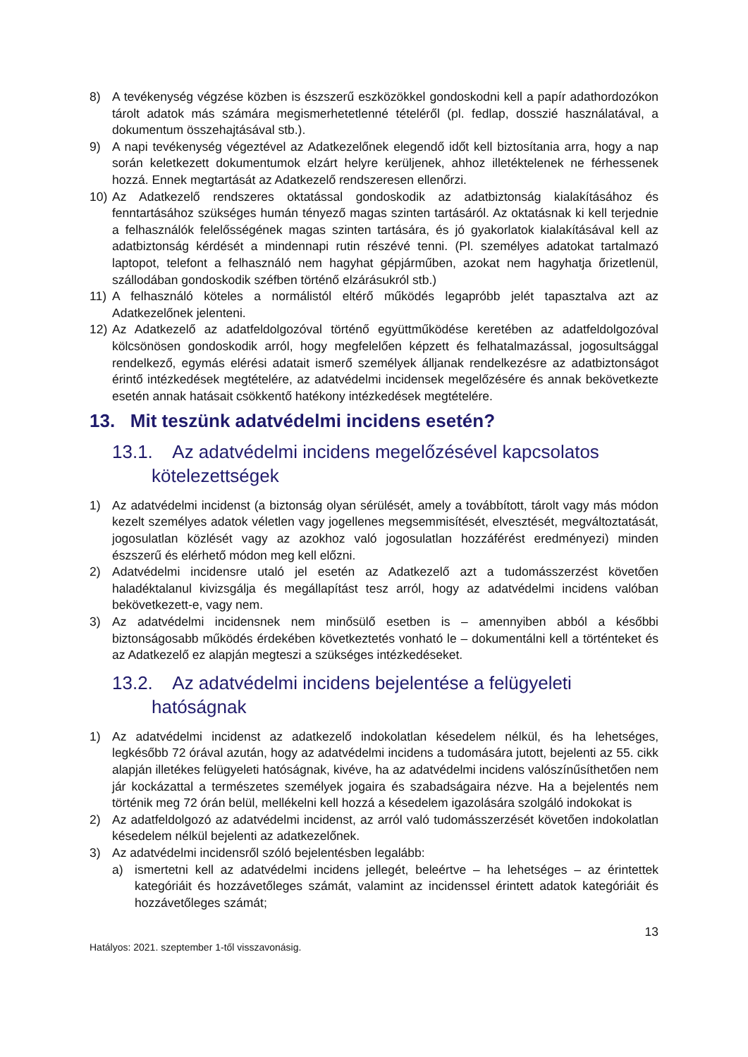8) A tevékenység végzése közben is észszerű eszközökkel gondoskodni kell a papír adathordozókon tárolt adatok más számára megismerhetetlenné tételéről (pl. fedlap, dosszié használatával, a dokumentum összehajtásával stb.).
9) A napi tevékenység végeztével az Adatkezelőnek elegendő időt kell biztosítania arra, hogy a nap során keletkezett dokumentumok elzárt helyre kerüljenek, ahhoz illetéktelenek ne férhessenek hozzá. Ennek megtartását az Adatkezelő rendszeresen ellenőrzi.
10) Az Adatkezelő rendszeres oktatással gondoskodik az adatbiztonság kialakításához és fenntartásához szükséges humán tényező magas szinten tartásáról. Az oktatásnak ki kell terjednie a felhasználók felelősségének magas szinten tartására, és jó gyakorlatok kialakításával kell az adatbiztonság kérdését a mindennapi rutin részévé tenni. (Pl. személyes adatokat tartalmazó laptopot, telefont a felhasználó nem hagyhat gépjárműben, azokat nem hagyhatja őrizetlenül, szállodában gondoskodik széfben történő elzárásukról stb.)
11) A felhasználó köteles a normálistól eltérő működés legapróbb jelét tapasztalva azt az Adatkezelőnek jelenteni.
12) Az Adatkezelő az adatfeldolgozóval történő együttműködése keretében az adatfeldolgozóval kölcsönösen gondoskodik arról, hogy megfelelően képzett és felhatalmazással, jogosultsággal rendelkező, egymás elérési adatait ismerő személyek álljanak rendelkezésre az adatbiztonságot érintő intézkedések megtételére, az adatvédelmi incidensek megelőzésére és annak bekövetkezte esetén annak hatásait csökkentő hatékony intézkedések megtételére.
13. Mit teszünk adatvédelmi incidens esetén?
13.1. Az adatvédelmi incidens megelőzésével kapcsolatos kötelezettségek
1) Az adatvédelmi incidenst (a biztonság olyan sérülését, amely a továbbított, tárolt vagy más módon kezelt személyes adatok véletlen vagy jogellenes megsemmisítését, elvesztését, megváltoztatását, jogosulatlan közlését vagy az azokhoz való jogosulatlan hozzáférést eredményezi) minden észszerű és elérhető módon meg kell előzni.
2) Adatvédelmi incidensre utaló jel esetén az Adatkezelő azt a tudomásszerzést követően haladéktalanul kivizsgálja és megállapítást tesz arról, hogy az adatvédelmi incidens valóban bekövetkezett-e, vagy nem.
3) Az adatvédelmi incidensnek nem minősülő esetben is – amennyiben abból a későbbi biztonságosabb működés érdekében következtetés vonható le – dokumentálni kell a történteket és az Adatkezelő ez alapján megteszi a szükséges intézkedéseket.
13.2. Az adatvédelmi incidens bejelentése a felügyeleti hatóságnak
1) Az adatvédelmi incidenst az adatkezelő indokolatlan késedelem nélkül, és ha lehetséges, legkésőbb 72 órával azután, hogy az adatvédelmi incidens a tudomására jutott, bejelenti az 55. cikk alapján illetékes felügyeleti hatóságnak, kivéve, ha az adatvédelmi incidens valószínűsíthetően nem jár kockázattal a természetes személyek jogaira és szabadságaira nézve. Ha a bejelentés nem történik meg 72 órán belül, mellékelni kell hozzá a késedelem igazolására szolgáló indokokat is
2) Az adatfeldolgozó az adatvédelmi incidenst, az arról való tudomásszerzését követően indokolatlan késedelem nélkül bejelenti az adatkezelőnek.
3) Az adatvédelmi incidensről szóló bejelentésben legalább:
a) ismertetni kell az adatvédelmi incidens jellegét, beleértve – ha lehetséges – az érintettek kategóriáit és hozzávetőleges számát, valamint az incidenssel érintett adatok kategóriáit és hozzávetőleges számát;
Hatályos: 2021. szeptember 1-től visszavonásig. 13